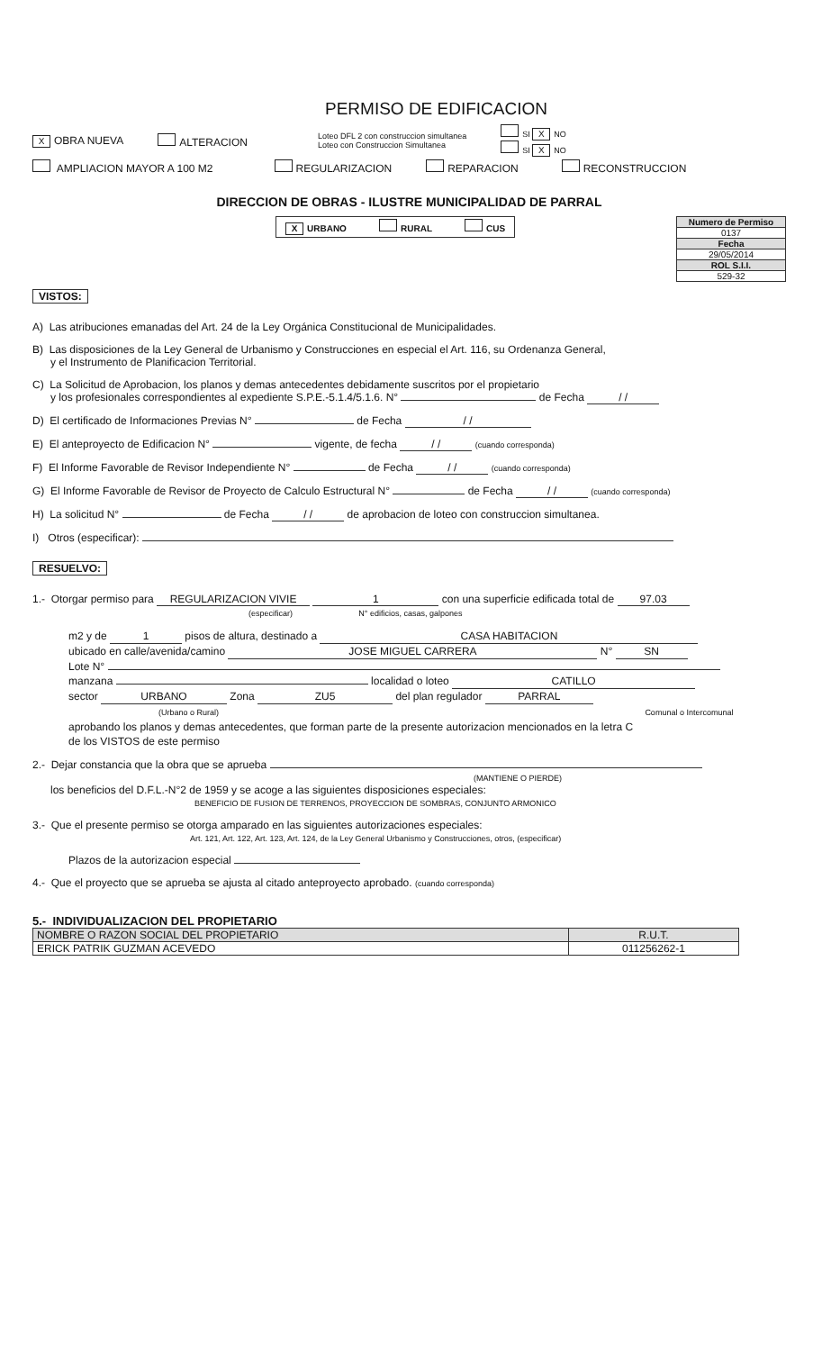PERMISO DE EDIFICACION
X OBRA NUEVA ALTERACION Loteo DFL 2 con construccion simultanea
Loteo con Construccion Simultanea SI X NO
SI X NO
AMPLIACION MAYOR A 100 M2 REGULARIZACION REPARACION RECONSTRUCCION
DIRECCION DE OBRAS - ILUSTRE MUNICIPALIDAD DE PARRAL
X URBANO RURAL CUS
| Numero de Permiso |
| 0137 |
| Fecha |
| 29/05/2014 |
| ROL S.I.I. |
| 529-32 |
VISTOS:
A) Las atribuciones emanadas del Art. 24 de la Ley Orgánica Constitucional de Municipalidades.
B) Las disposiciones de la Ley General de Urbanismo y Construcciones en especial el Art. 116, su Ordenanza General,
y el Instrumento de Planificacion Territorial.
C) La Solicitud de Aprobacion, los planos y demas antecedentes debidamente suscritos por el propietario
y los profesionales correspondientes al expediente S.P.E.-5.1.4/5.1.6. N° de Fecha / /
D) El certificado de Informaciones Previas N° de Fecha / /
E) El anteproyecto de Edificacion N° vigente, de fecha / / (cuando corresponda)
F) El Informe Favorable de Revisor Independiente N° de Fecha / / (cuando corresponda)
G) El Informe Favorable de Revisor de Proyecto de Calculo Estructural N° de Fecha / / (cuando corresponda)
H) La solicitud N° de Fecha / / de aprobacion de loteo con construccion simultanea.
I) Otros (especificar):
RESUELVO:
1.- Otorgar permiso para REGULARIZACION VIVIE 1 con una superficie edificada total de 97.03
(especificar) N° edificios, casas, galpones
m2 y de 1 pisos de altura, destinado a CASA HABITACION
ubicado en calle/avenida/camino JOSE MIGUEL CARRERA N° SN
Lote N°
manzana localidad o loteo CATILLO
sector URBANO Zona ZU5 del plan regulador PARRAL
(Urbano o Rural) Comunal o Intercomunal
aprobando los planos y demas antecedentes, que forman parte de la presente autorizacion mencionados en la letra C
de los VISTOS de este permiso
2.- Dejar constancia que la obra que se aprueba
(MANTIENE O PIERDE)
los beneficios del D.F.L.-N°2 de 1959 y se acoge a las siguientes disposiciones especiales:
BENEFICIO DE FUSION DE TERRENOS, PROYECCION DE SOMBRAS, CONJUNTO ARMONICO
3.- Que el presente permiso se otorga amparado en las siguientes autorizaciones especiales:
Art. 121, Art. 122, Art. 123, Art. 124, de la Ley General Urbanismo y Construcciones, otros, (especificar)
Plazos de la autorizacion especial
4.- Que el proyecto que se aprueba se ajusta al citado anteproyecto aprobado. (cuando corresponda)
5.- INDIVIDUALIZACION DEL PROPIETARIO
| NOMBRE O RAZON SOCIAL DEL PROPIETARIO | R.U.T. |
| ERICK PATRIK GUZMAN ACEVEDO | 011256262-1 |